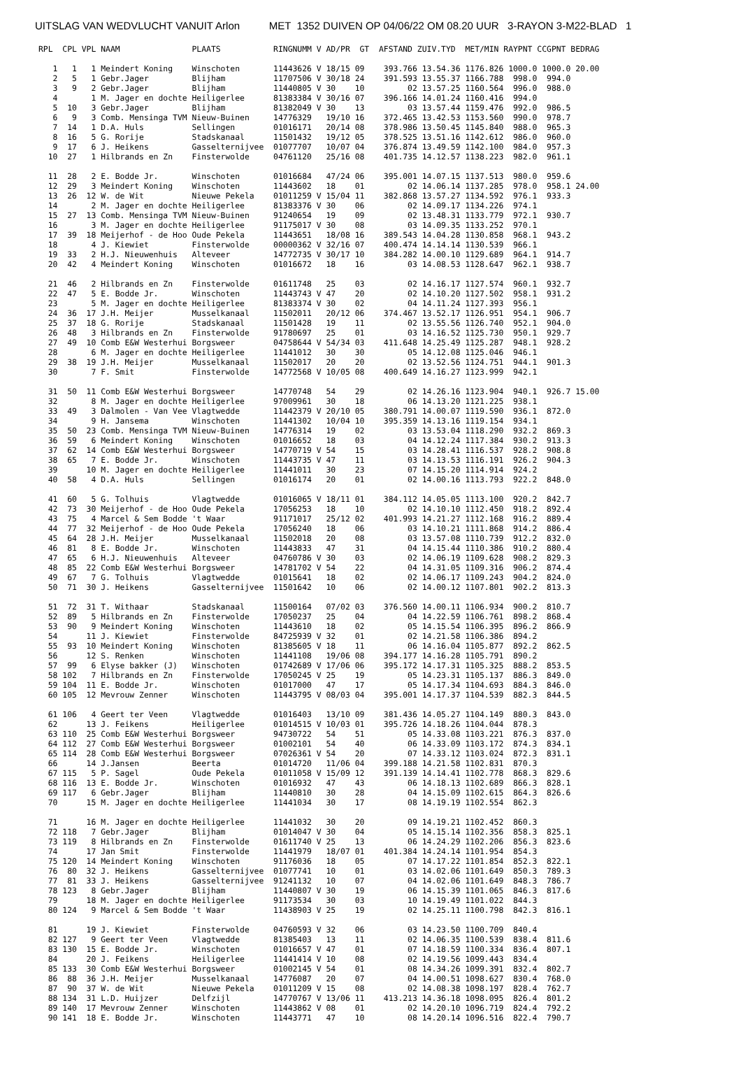UITSLAG VAN WEDVLUCHT VANUIT Arlon MET 1352 DUIVEN OP 04/06/22 OM 08.20 UUR 3-RAYON 3-M22-BLAD 1
| RPL | CPL | VPL | NAAM | PLAATS | RINGNUMM V | AD/PR | GT | AFSTAND | ZUIV.TYD | MET/MIN | RAYPNT | CCGPNT | BEDRAG |
| --- | --- | --- | --- | --- | --- | --- | --- | --- | --- | --- | --- | --- | --- |
| 1 | 1 | 1 | Meindert Koning | Winschoten | 11443626 V | 18/15 | 09 | 393.766 | 13.54.36 | 1176.826 | 1000.0 | 1000.0 | 20.00 |
| 2 | 5 | 1 | Gebr.Jager | Blijham | 11707506 V | 30/18 | 24 | 391.593 | 13.55.37 | 1166.788 | 998.0 | 994.0 | |
| 3 | 9 | 2 | Gebr.Jager | Blijham | 11440805 V | 30 | 10 | 02 | 13.57.25 | 1160.564 | 996.0 | 988.0 | |
| 4 | | 1 | M. Jager en dochte | Heiligerlee | 81383384 V | 30/16 | 07 | 396.166 | 14.01.24 | 1160.416 | 994.0 | | |
| 5 | 10 | 3 | Gebr.Jager | Blijham | 81382049 V | 30 | 13 | 03 | 13.57.44 | 1159.476 | 992.0 | 986.5 | |
| 6 | 9 | 3 | Comb. Mensinga TVM | Nieuw-Buinen | 14776329 | 19/10 | 16 | 372.465 | 13.42.53 | 1153.560 | 990.0 | 978.7 | |
| 7 | 14 | 1 | D.A. Huls | Sellingen | 01016171 | 20/14 | 08 | 378.986 | 13.50.45 | 1145.840 | 988.0 | 965.3 | |
| 8 | 16 | 5 | G. Rorije | Stadskanaal | 11501432 | 19/12 | 05 | 378.525 | 13.51.16 | 1142.612 | 986.0 | 960.0 | |
| 9 | 17 | 6 | J. Heikens | Gasselternijvee | 01077707 | 10/07 | 04 | 376.874 | 13.49.59 | 1142.100 | 984.0 | 957.3 | |
| 10 | 27 | 1 | Hilbrands en Zn | Finsterwolde | 04761120 | 25/16 | 08 | 401.735 | 14.12.57 | 1138.223 | 982.0 | 961.1 | |
| 11 | 28 | 2 | E. Bodde Jr. | Winschoten | 01016684 | 47/24 | 06 | 395.001 | 14.07.15 | 1137.513 | 980.0 | 959.6 | |
| 12 | 29 | 3 | Meindert Koning | Winschoten | 11443602 | 18 | 01 | 02 | 14.06.14 | 1137.285 | 978.0 | 958.1 | 24.00 |
| 13 | 26 | 12 | W. de Wit | Nieuwe Pekela | 01011259 V | 15/04 | 11 | 382.868 | 13.57.27 | 1134.592 | 976.1 | 933.3 | |
| 14 | | 2 | M. Jager en dochte | Heiligerlee | 81383376 V | 30 | 06 | 02 | 14.09.17 | 1134.226 | 974.1 | | |
| 15 | 27 | 13 | Comb. Mensinga TVM | Nieuw-Buinen | 91240654 | 19 | 09 | 02 | 13.48.31 | 1133.779 | 972.1 | 930.7 | |
| 16 | | 3 | M. Jager en dochte | Heiligerlee | 91175017 V | 30 | 08 | 03 | 14.09.35 | 1133.252 | 970.1 | | |
| 17 | 39 | 18 | Meijerhof - de Hoo | Oude Pekela | 11443651 | 18/08 | 16 | 389.543 | 14.04.28 | 1130.858 | 968.1 | 943.2 | |
| 18 | | 4 | J. Kiewiet | Finsterwolde | 00000362 V | 32/16 | 07 | 400.474 | 14.14.14 | 1130.539 | 966.1 | | |
| 19 | 33 | 2 | H.J. Nieuwenhuis | Alteveer | 14772735 V | 30/17 | 10 | 384.282 | 14.00.10 | 1129.689 | 964.1 | 914.7 | |
| 20 | 42 | 4 | Meindert Koning | Winschoten | 01016672 | 18 | 16 | 03 | 14.08.53 | 1128.647 | 962.1 | 938.7 | |
| 21 | 46 | 2 | Hilbrands en Zn | Finsterwolde | 01611748 | 25 | 03 | 02 | 14.16.17 | 1127.574 | 960.1 | 932.7 | |
| 22 | 47 | 5 | E. Bodde Jr. | Winschoten | 11443743 V | 47 | 20 | 02 | 14.10.20 | 1127.502 | 958.1 | 931.2 | |
| 23 | | 5 | M. Jager en dochte | Heiligerlee | 81383374 V | 30 | 02 | 04 | 14.11.24 | 1127.393 | 956.1 | | |
| 24 | 36 | 17 | J.H. Meijer | Musselkanaal | 11502011 | 20/12 | 06 | 374.467 | 13.52.17 | 1126.951 | 954.1 | 906.7 | |
| 25 | 37 | 18 | G. Rorije | Stadskanaal | 11501428 | 19 | 11 | 02 | 13.55.56 | 1126.740 | 952.1 | 904.0 | |
| 26 | 48 | 3 | Hilbrands en Zn | Finsterwolde | 91780697 | 25 | 01 | 03 | 14.16.52 | 1125.730 | 950.1 | 929.7 | |
| 27 | 49 | 10 | Comb E&W Westerhui | Borgsweer | 04758644 V | 54/34 | 03 | 411.648 | 14.25.49 | 1125.287 | 948.1 | 928.2 | |
| 28 | | 6 | M. Jager en dochte | Heiligerlee | 11441012 | 30 | 30 | 05 | 14.12.08 | 1125.046 | 946.1 | | |
| 29 | 38 | 19 | J.H. Meijer | Musselkanaal | 11502017 | 20 | 20 | 02 | 13.52.56 | 1124.751 | 944.1 | 901.3 | |
| 30 | | 7 | F. Smit | Finsterwolde | 14772568 V | 10/05 | 08 | 400.649 | 14.16.27 | 1123.999 | 942.1 | | |
| 31 | 50 | 11 | Comb E&W Westerhui | Borgsweer | 14770748 | 54 | 29 | 02 | 14.26.16 | 1123.904 | 940.1 | 926.7 | 15.00 |
| 32 | | 8 | M. Jager en dochte | Heiligerlee | 97009961 | 30 | 18 | 06 | 14.13.20 | 1121.225 | 938.1 | | |
| 33 | 49 | 3 | Dalmolen - Van Vee | Vlagtwedde | 11442379 V | 20/10 | 05 | 380.791 | 14.00.07 | 1119.590 | 936.1 | 872.0 | |
| 34 | | 9 | H. Jansema | Winschoten | 11441302 | 10/04 | 10 | 395.359 | 14.13.16 | 1119.154 | 934.1 | | |
| 35 | 50 | 23 | Comb. Mensinga TVM | Nieuw-Buinen | 14776314 | 19 | 02 | 03 | 13.53.04 | 1118.290 | 932.2 | 869.3 | |
| 36 | 59 | 6 | Meindert Koning | Winschoten | 01016652 | 18 | 03 | 04 | 14.12.24 | 1117.384 | 930.2 | 913.3 | |
| 37 | 62 | 14 | Comb E&W Westerhui | Borgsweer | 14770719 V | 54 | 15 | 03 | 14.28.41 | 1116.537 | 928.2 | 908.8 | |
| 38 | 65 | 7 | E. Bodde Jr. | Winschoten | 11443735 V | 47 | 11 | 03 | 14.13.53 | 1116.191 | 926.2 | 904.3 | |
| 39 | | 10 | M. Jager en dochte | Heiligerlee | 11441011 | 30 | 23 | 07 | 14.15.20 | 1114.914 | 924.2 | | |
| 40 | 58 | 4 | D.A. Huls | Sellingen | 01016174 | 20 | 01 | 02 | 14.00.16 | 1113.793 | 922.2 | 848.0 | |
| 41 | 60 | 5 | G. Tolhuis | Vlagtwedde | 01016065 V | 18/11 | 01 | 384.112 | 14.05.05 | 1113.100 | 920.2 | 842.7 | |
| 42 | 73 | 30 | Meijerhof - de Hoo | Oude Pekela | 17056253 | 18 | 10 | 02 | 14.10.10 | 1112.450 | 918.2 | 892.4 | |
| 43 | 75 | 4 | Marcel & Sem Bodde | 't Waar | 91171017 | 25/12 | 02 | 401.993 | 14.21.27 | 1112.168 | 916.2 | 889.4 | |
| 44 | 77 | 32 | Meijerhof - de Hoo | Oude Pekela | 17056240 | 18 | 06 | 03 | 14.10.21 | 1111.868 | 914.2 | 886.4 | |
| 45 | 64 | 28 | J.H. Meijer | Musselkanaal | 11502018 | 20 | 08 | 03 | 13.57.08 | 1110.739 | 912.2 | 832.0 | |
| 46 | 81 | 8 | E. Bodde Jr. | Winschoten | 11443833 | 47 | 31 | 04 | 14.15.44 | 1110.386 | 910.2 | 880.4 | |
| 47 | 65 | 6 | H.J. Nieuwenhuis | Alteveer | 04760786 V | 30 | 03 | 02 | 14.06.19 | 1109.628 | 908.2 | 829.3 | |
| 48 | 85 | 22 | Comb E&W Westerhui | Borgsweer | 14781702 V | 54 | 22 | 04 | 14.31.05 | 1109.316 | 906.2 | 874.4 | |
| 49 | 67 | 7 | G. Tolhuis | Vlagtwedde | 01015641 | 18 | 02 | 02 | 14.06.17 | 1109.243 | 904.2 | 824.0 | |
| 50 | 71 | 30 | J. Heikens | Gasselternijvee | 11501642 | 10 | 06 | 02 | 14.00.12 | 1107.801 | 902.2 | 813.3 | |
| 51 | 72 | 31 | T. Withaar | Stadskanaal | 11500164 | 07/02 | 03 | 376.560 | 14.00.11 | 1106.934 | 900.2 | 810.7 | |
| 52 | 89 | 5 | Hilbrands en Zn | Finsterwolde | 17050237 | 25 | 04 | 04 | 14.22.59 | 1106.761 | 898.2 | 868.4 | |
| 53 | 90 | 9 | Meindert Koning | Winschoten | 11443610 | 18 | 02 | 05 | 14.15.54 | 1106.395 | 896.2 | 866.9 | |
| 54 | | 11 | J. Kiewiet | Finsterwolde | 84725939 V | 32 | 01 | 02 | 14.21.58 | 1106.386 | 894.2 | | |
| 55 | 93 | 10 | Meindert Koning | Winschoten | 81385605 V | 18 | 11 | 06 | 14.16.04 | 1105.877 | 892.2 | 862.5 | |
| 56 | | 12 | S. Renken | Winschoten | 11441108 | 19/06 | 08 | 394.177 | 14.16.28 | 1105.791 | 890.2 | | |
| 57 | 99 | 6 | Elyse bakker (J) | Winschoten | 01742689 V | 17/06 | 06 | 395.172 | 14.17.31 | 1105.325 | 888.2 | 853.5 | |
| 58 | 102 | 7 | Hilbrands en Zn | Finsterwolde | 17050245 V | 25 | 19 | 05 | 14.23.31 | 1105.137 | 886.3 | 849.0 | |
| 59 | 104 | 11 | E. Bodde Jr. | Winschoten | 01017000 | 47 | 17 | 05 | 14.17.34 | 1104.693 | 884.3 | 846.0 | |
| 60 | 105 | 12 | Mevrouw Zenner | Winschoten | 11443795 V | 08/03 | 04 | 395.001 | 14.17.37 | 1104.539 | 882.3 | 844.5 | |
| 61 | 106 | 4 | Geert ter Veen | Vlagtwedde | 01016403 | 13/10 | 09 | 381.436 | 14.05.27 | 1104.149 | 880.3 | 843.0 | |
| 62 | | 13 | J. Feikens | Heiligerlee | 01014515 V | 10/03 | 01 | 395.726 | 14.18.26 | 1104.044 | 878.3 | | |
| 63 | 110 | 25 | Comb E&W Westerhui | Borgsweer | 94730722 | 54 | 51 | 05 | 14.33.08 | 1103.221 | 876.3 | 837.0 | |
| 64 | 112 | 27 | Comb E&W Westerhui | Borgsweer | 01002101 | 54 | 40 | 06 | 14.33.09 | 1103.172 | 874.3 | 834.1 | |
| 65 | 114 | 28 | Comb E&W Westerhui | Borgsweer | 07026361 V | 54 | 20 | 07 | 14.33.12 | 1103.024 | 872.3 | 831.1 | |
| 66 | | 14 | J.Jansen | Beerta | 01014720 | 11/06 | 04 | 399.188 | 14.21.58 | 1102.831 | 870.3 | | |
| 67 | 115 | 5 | P. Sagel | Oude Pekela | 01011058 V | 15/09 | 12 | 391.139 | 14.14.41 | 1102.778 | 868.3 | 829.6 | |
| 68 | 116 | 13 | E. Bodde Jr. | Winschoten | 01016932 | 47 | 43 | 06 | 14.18.13 | 1102.689 | 866.3 | 828.1 | |
| 69 | 117 | 6 | Gebr.Jager | Blijham | 11440810 | 30 | 28 | 04 | 14.15.09 | 1102.615 | 864.3 | 826.6 | |
| 70 | | 15 | M. Jager en dochte | Heiligerlee | 11441034 | 30 | 17 | 08 | 14.19.19 | 1102.554 | 862.3 | | |
| 71 | | 16 | M. Jager en dochte | Heiligerlee | 11441032 | 30 | 20 | 09 | 14.19.21 | 1102.452 | 860.3 | | |
| 72 | 118 | 7 | Gebr.Jager | Blijham | 01014047 V | 30 | 04 | 05 | 14.15.14 | 1102.356 | 858.3 | 825.1 | |
| 73 | 119 | 8 | Hilbrands en Zn | Finsterwolde | 01611740 V | 25 | 13 | 06 | 14.24.29 | 1102.206 | 856.3 | 823.6 | |
| 74 | | 17 | Jan Smit | Finsterwolde | 11441979 | 18/07 | 01 | 401.384 | 14.24.14 | 1101.954 | 854.3 | | |
| 75 | 120 | 14 | Meindert Koning | Winschoten | 91176036 | 18 | 05 | 07 | 14.17.22 | 1101.854 | 852.3 | 822.1 | |
| 76 | 80 | 32 | J. Heikens | Gasselternijvee | 01077741 | 10 | 01 | 03 | 14.02.06 | 1101.649 | 850.3 | 789.3 | |
| 77 | 81 | 33 | J. Heikens | Gasselternijvee | 91241132 | 10 | 07 | 04 | 14.02.06 | 1101.649 | 848.3 | 786.7 | |
| 78 | 123 | 8 | Gebr.Jager | Blijham | 11440807 V | 30 | 19 | 06 | 14.15.39 | 1101.065 | 846.3 | 817.6 | |
| 79 | | 18 | M. Jager en dochte | Heiligerlee | 91173534 | 30 | 03 | 10 | 14.19.49 | 1101.022 | 844.3 | | |
| 80 | 124 | 9 | Marcel & Sem Bodde | 't Waar | 11438903 V | 25 | 19 | 02 | 14.25.11 | 1100.798 | 842.3 | 816.1 | |
| 81 | | 19 | J. Kiewiet | Finsterwolde | 04760593 V | 32 | 06 | 03 | 14.23.50 | 1100.709 | 840.4 | | |
| 82 | 127 | 9 | Geert ter Veen | Vlagtwedde | 81385403 | 13 | 11 | 02 | 14.06.35 | 1100.539 | 838.4 | 811.6 | |
| 83 | 130 | 15 | E. Bodde Jr. | Winschoten | 01016657 V | 47 | 01 | 07 | 14.18.59 | 1100.334 | 836.4 | 807.1 | |
| 84 | | 20 | J. Feikens | Heiligerlee | 11441414 V | 10 | 08 | 02 | 14.19.56 | 1099.443 | 834.4 | | |
| 85 | 133 | 30 | Comb E&W Westerhui | Borgsweer | 01002145 V | 54 | 01 | 08 | 14.34.26 | 1099.391 | 832.4 | 802.7 | |
| 86 | 88 | 36 | J.H. Meijer | Musselkanaal | 14776087 | 20 | 07 | 04 | 14.00.51 | 1098.627 | 830.4 | 768.0 | |
| 87 | 90 | 37 | W. de Wit | Nieuwe Pekela | 01011209 V | 15 | 08 | 02 | 14.08.38 | 1098.197 | 828.4 | 762.7 | |
| 88 | 134 | 31 | L.D. Huijzer | Delfzijl | 14770767 V | 13/06 | 11 | 413.213 | 14.36.18 | 1098.095 | 826.4 | 801.2 | |
| 89 | 140 | 17 | Mevrouw Zenner | Winschoten | 11443862 V | 08 | 01 | 02 | 14.20.10 | 1096.719 | 824.4 | 792.2 | |
| 90 | 141 | 18 | E. Bodde Jr. | Winschoten | 11443771 | 47 | 10 | 08 | 14.20.14 | 1096.516 | 822.4 | 790.7 | |